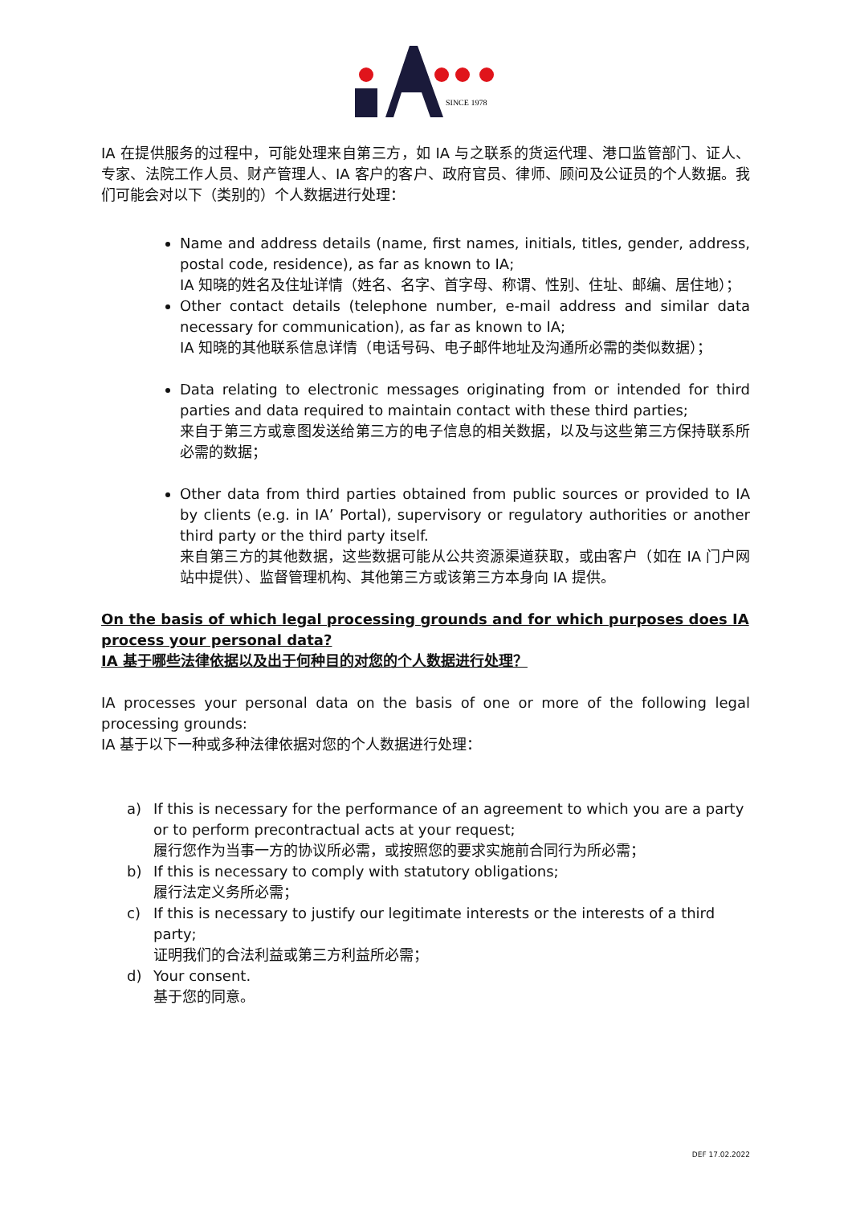SINCE 1978
IA 在提供服务的过程中，可能处理来自第三方，如 IA 与之联系的货运代理、港口监管部门、证人、专家、法院工作人员、财产管理人、IA 客户的客户、政府官员、律师、顾问及公证员的个人数据。我们可能会对以下（类别的）个人数据进行处理：
Name and address details (name, first names, initials, titles, gender, address, postal code, residence), as far as known to IA;
IA 知晓的姓名及住址详情（姓名、名字、首字母、称谓、性别、住址、邮编、居住地）；
Other contact details (telephone number, e-mail address and similar data necessary for communication), as far as known to IA;
IA 知晓的其他联系信息详情（电话号码、电子邮件地址及沟通所必需的类似数据）；
Data relating to electronic messages originating from or intended for third parties and data required to maintain contact with these third parties;
来自于第三方或意图发送给第三方的电子信息的相关数据，以及与这些第三方保持联系所必需的数据；
Other data from third parties obtained from public sources or provided to IA by clients (e.g. in IA’ Portal), supervisory or regulatory authorities or another third party or the third party itself.
来自第三方的其他数据，这些数据可能从公共资源渠道获取，或由客户（如在 IA 门户网站中提供）、监督管理机构、其他第三方或该第三方本身向 IA 提供。
On the basis of which legal processing grounds and for which purposes does IA process your personal data?
IA 基于哪些法律依据以及出于何种目的对您的个人数据进行处理？
IA processes your personal data on the basis of one or more of the following legal processing grounds:
IA 基于以下一种或多种法律依据对您的个人数据进行处理：
a) If this is necessary for the performance of an agreement to which you are a party or to perform precontractual acts at your request;
履行您作为当事一方的协议所必需，或按照您的要求实施前合同行为所必需；
b) If this is necessary to comply with statutory obligations;
履行法定义务所必需；
c) If this is necessary to justify our legitimate interests or the interests of a third party;
证明我们的合法利益或第三方利益所必需；
d) Your consent.
基于您的同意。
DEF 17.02.2022